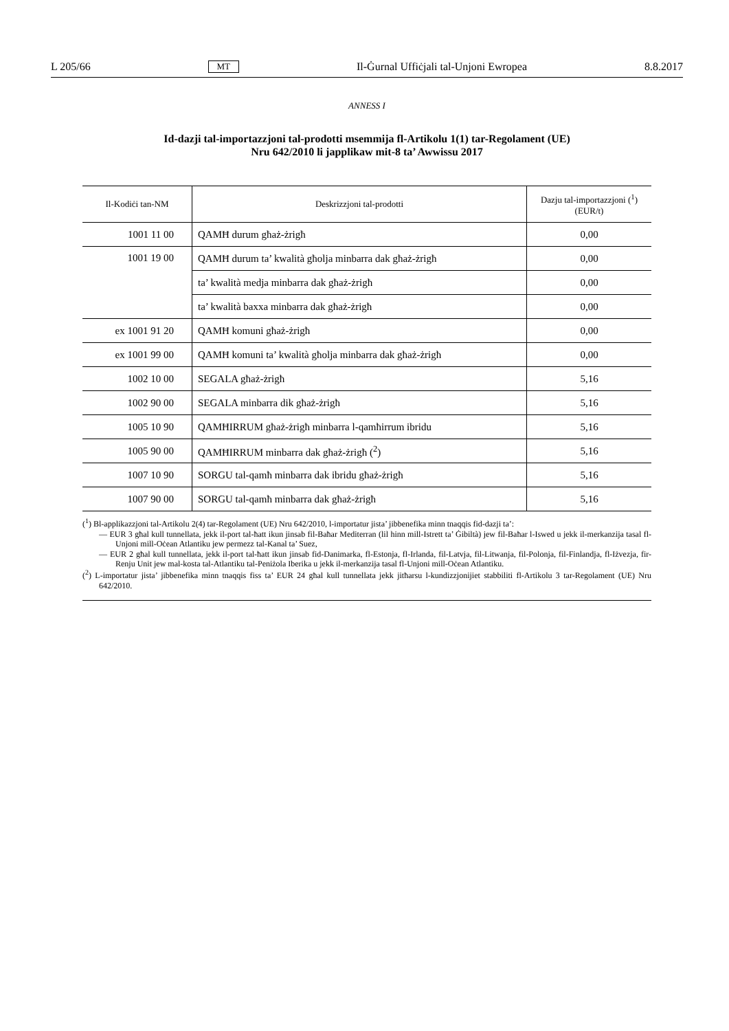L 205/66 MT Il-Ġurnal Uffiċjali tal-Unjoni Ewropea 8.8.2017
ANNESS I
Id-dazji tal-importazzjoni tal-prodotti msemmija fl-Artikolu 1(1) tar-Regolament (UE)
Nru 642/2010 li japplikaw mit-8 ta’ Awwissu 2017
| Il-Kodiċi tan-NM | Deskrizzjoni tal-prodotti | Dazju tal-importazzjoni (<sup>1</sup>) (EUR/t) |
| --- | --- | --- |
| 1001 11 00 | QAMĦ durum għaż-żrigħ | 0,00 |
| 1001 19 00 | QAMĦ durum ta’ kwalità għolja minbarra dak għaż-żrigħ | 0,00 |
| | ta’ kwalità medja minbarra dak għaż-żrigħ | 0,00 |
| | ta’ kwalità baxxa minbarra dak għaż-żrigħ | 0,00 |
| ex 1001 91 20 | QAMĦ komuni għaż-żrigħ | 0,00 |
| ex 1001 99 00 | QAMĦ komuni ta’ kwalità għolja minbarra dak għaż-żrigħ | 0,00 |
| 1002 10 00 | SEGALA għaż-żrigħ | 5,16 |
| 1002 90 00 | SEGALA minbarra dik għaż-żrigħ | 5,16 |
| 1005 10 90 | QAMĦIRRUM għaż-żrigħ minbarra l-qamħirrum ibridu | 5,16 |
| 1005 90 00 | QAMĦIRRUM minbarra dak għaż-żrigħ (<sup>2</sup>) | 5,16 |
| 1007 10 90 | SORGU tal-qamħ minbarra dak ibridu għaż-żrigħ | 5,16 |
| 1007 90 00 | SORGU tal-qamħ minbarra dak għaż-żrigħ | 5,16 |
(<sup>1</sup>) Bl-applikazzjoni tal-Artikolu 2(4) tar-Regolament (UE) Nru 642/2010, l-importatur jista’ jibbenefika minn tnaqqis fid-dazji ta’:
— EUR 3 għal kull tunnellata, jekk il-port tal-ħatt ikun jinsab fil-Baħar Mediterran (lil hinn mill-Istrett ta’ Ġibiltà) jew fil-Baħar l-Iswed u jekk il-merkanzija tasal fl-Unjoni mill-Oċean Atlantiku jew permezz tal-Kanal ta’ Suez,
— EUR 2 għal kull tunnellata, jekk il-port tal-ħatt ikun jinsab fid-Danimarka, fl-Estonja, fl-Irlanda, fil-Latvja, fil-Litwanja, fil-Polonja, fil-Finlandja, fl-Iżvezja, fir-Renju Unit jew mal-kosta tal-Atlantiku tal-Peniżola Iberika u jekk il-merkanzija tasal fl-Unjoni mill-Oċean Atlantiku.
(<sup>2</sup>) L-importatur jista’ jibbenefika minn tnaqqis fiss ta’ EUR 24 għal kull tunnellata jekk jitħarsu l-kundizzjonijiet stabbiliti fl-Artikolu 3 tar-Regolament (UE) Nru 642/2010.